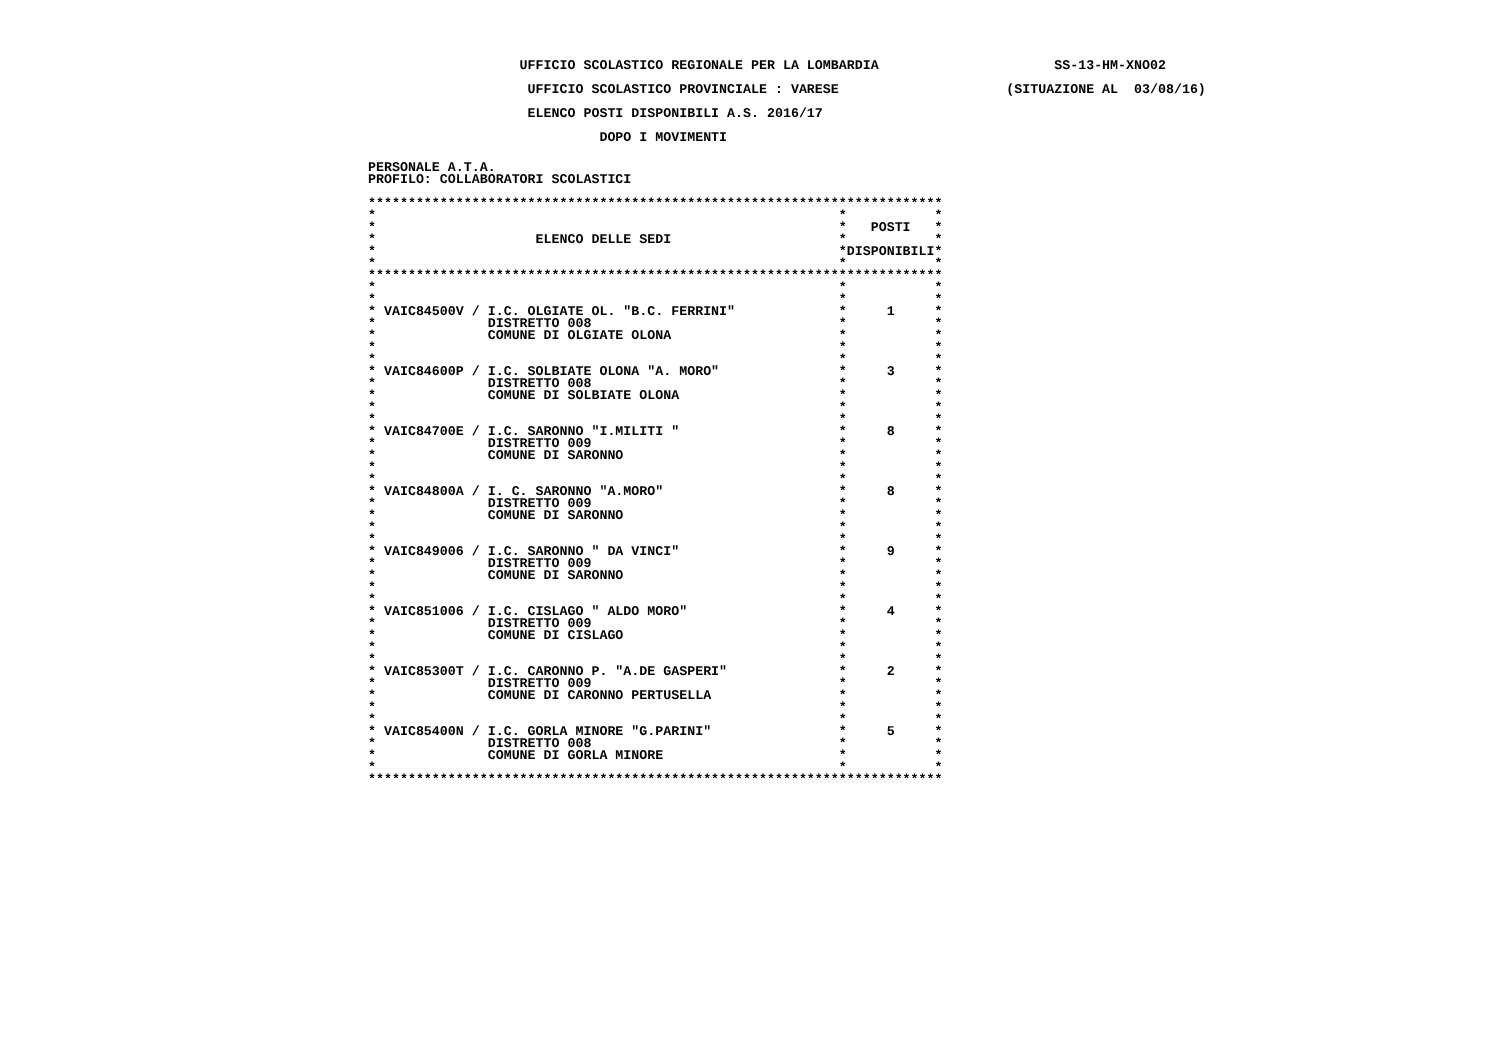UFFICIO SCOLASTICO REGIONALE PER LA LOMBARDIA                      SS-13-HM-XNO02
                    UFFICIO SCOLASTICO PROVINCIALE : VARESE                     (SITUAZIONE AL  03/08/16)
                    ELENCO POSTI DISPONIBILI A.S. 2016/17
                             DOPO I MOVIMENTI
PERSONALE A.T.A.
PROFILO: COLLABORATORI SCOLASTICI

************************************************************************
*                                                          *           *
*                                                          *   POSTI   *
*                    ELENCO DELLE SEDI                     *           *
*                                                          *DISPONIBILI*
*                                                          *           *
************************************************************************
*                                                          *           *
*                                                          *           *
* VAIC84500V / I.C. OLGIATE OL. "B.C. FERRINI"             *     1     *
*              DISTRETTO 008                               *           *
*              COMUNE DI OLGIATE OLONA                     *           *
*                                                          *           *
*                                                          *           *
* VAIC84600P / I.C. SOLBIATE OLONA "A. MORO"               *     3     *
*              DISTRETTO 008                               *           *
*              COMUNE DI SOLBIATE OLONA                    *           *
*                                                          *           *
*                                                          *           *
* VAIC84700E / I.C. SARONNO "I.MILITI "                    *     8     *
*              DISTRETTO 009                               *           *
*              COMUNE DI SARONNO                           *           *
*                                                          *           *
*                                                          *           *
* VAIC84800A / I. C. SARONNO "A.MORO"                      *     8     *
*              DISTRETTO 009                               *           *
*              COMUNE DI SARONNO                           *           *
*                                                          *           *
*                                                          *           *
* VAIC849006 / I.C. SARONNO " DA VINCI"                    *     9     *
*              DISTRETTO 009                               *           *
*              COMUNE DI SARONNO                           *           *
*                                                          *           *
*                                                          *           *
* VAIC851006 / I.C. CISLAGO " ALDO MORO"                   *     4     *
*              DISTRETTO 009                               *           *
*              COMUNE DI CISLAGO                           *           *
*                                                          *           *
*                                                          *           *
* VAIC85300T / I.C. CARONNO P. "A.DE GASPERI"              *     2     *
*              DISTRETTO 009                               *           *
*              COMUNE DI CARONNO PERTUSELLA                *           *
*                                                          *           *
*                                                          *           *
* VAIC85400N / I.C. GORLA MINORE "G.PARINI"                *     5     *
*              DISTRETTO 008                               *           *
*              COMUNE DI GORLA MINORE                      *           *
*                                                          *           *
************************************************************************